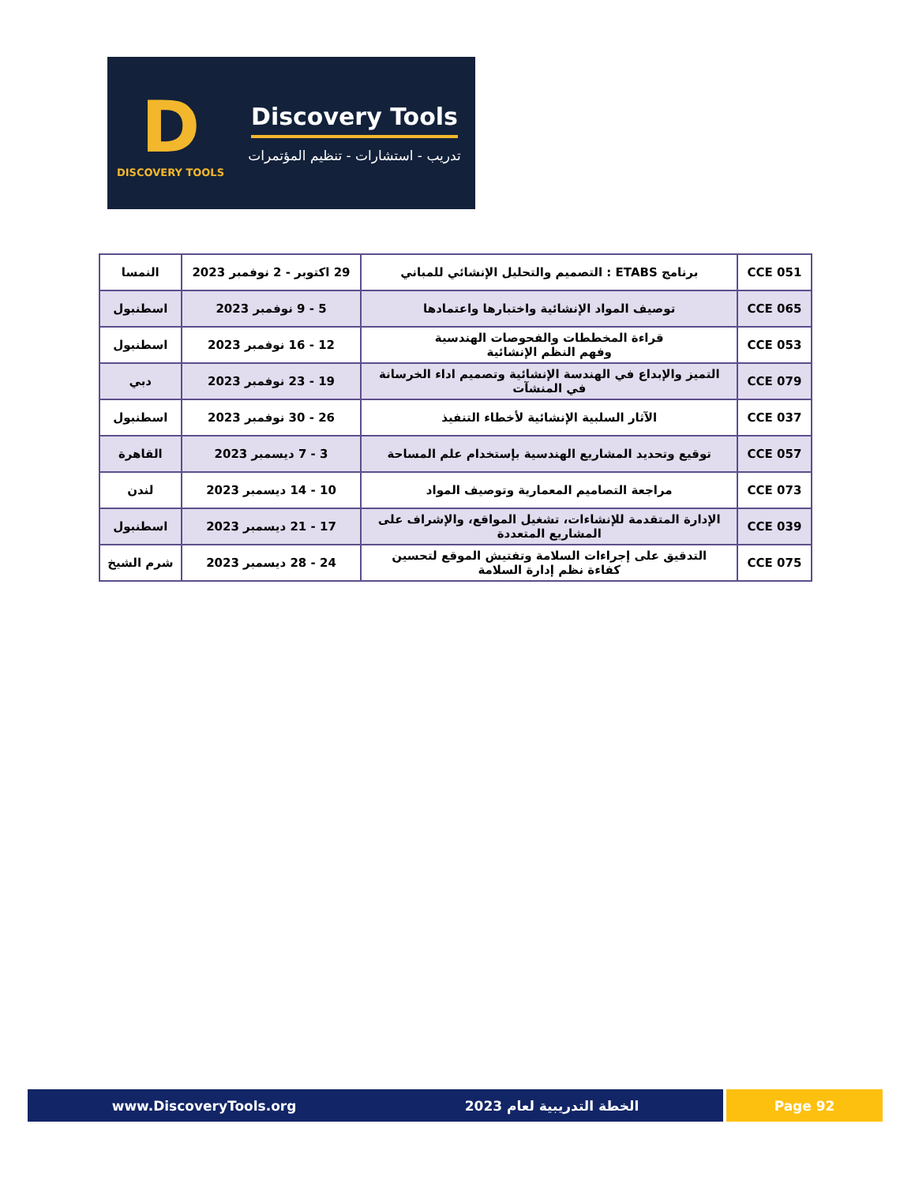D
DISCOVERY TOOLS
Discovery Tools
تدريب - استشارات - تنظيم المؤتمرات
| CCE 051 | برنامج ETABS : التصميم والتحليل الإنشائي للمباني | 29 اكتوبر - 2 نوفمبر 2023 | النمسا |
| CCE 065 | توصيف المواد الإنشائية واختبارها واعتمادها | 5 - 9 نوفمبر 2023 | اسطنبول |
| CCE 053 | قراءة المخططات والفحوصات الهندسية وفهم النظم الإنشائية | 12 - 16 نوفمبر 2023 | اسطنبول |
| CCE 079 | التميز والإبداع في الهندسة الإنشائية وتصميم اداء الخرسانة في المنشآت | 19 - 23 نوفمبر 2023 | دبي |
| CCE 037 | الآثار السلبية الإنشائية لأخطاء التنفيذ | 26 - 30 نوفمبر 2023 | اسطنبول |
| CCE 057 | توقيع وتحديد المشاريع الهندسية بإستخدام علم المساحة | 3 - 7 ديسمبر 2023 | القاهرة |
| CCE 073 | مراجعة التصاميم المعمارية وتوصيف المواد | 10 - 14 ديسمبر 2023 | لندن |
| CCE 039 | الإدارة المتقدمة للإنشاءات، تشغيل المواقع، والإشراف على المشاريع المتعددة | 17 - 21 ديسمبر 2023 | اسطنبول |
| CCE 075 | التدقيق على إجراءات السلامة وتفتيش الموقع لتحسين كفاءة نظم إدارة السلامة | 24 - 28 ديسمبر 2023 | شرم الشيخ |
www.DiscoveryTools.org الخطة التدريبية لعام 2023
Page 92